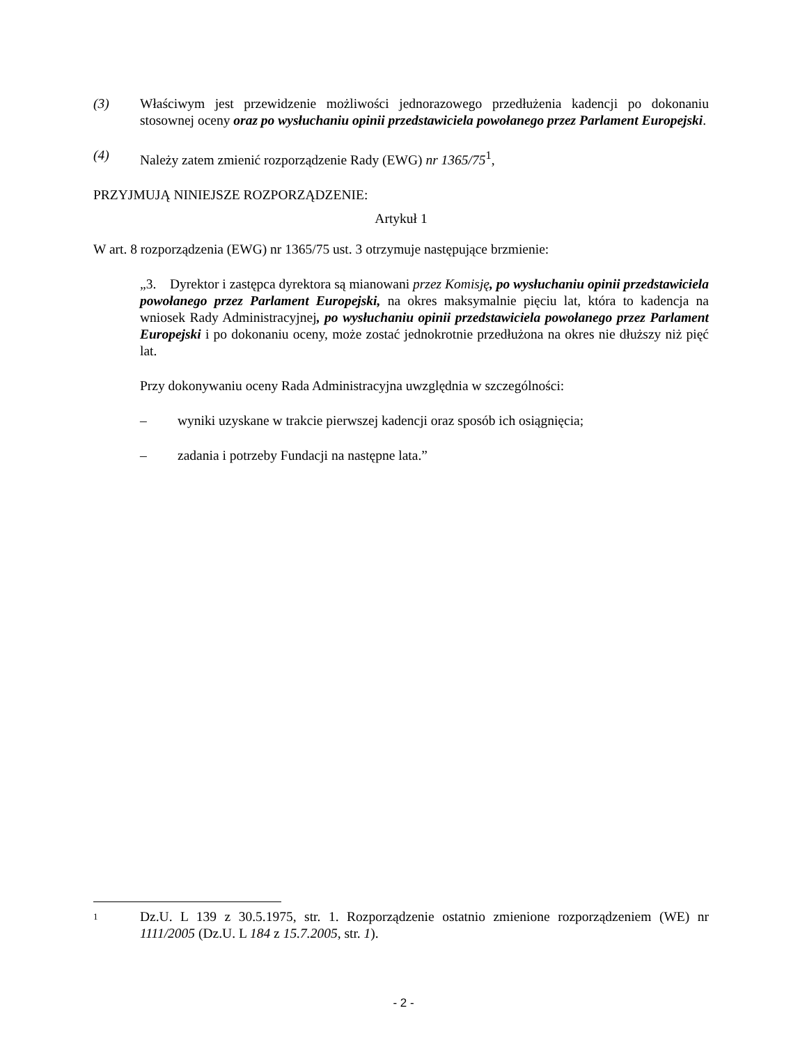(3) Właściwym jest przewidzenie możliwości jednorazowego przedłużenia kadencji po dokonaniu stosownej oceny oraz po wysłuchaniu opinii przedstawiciela powołanego przez Parlament Europejski.
(4) Należy zatem zmienić rozporządzenie Rady (EWG) nr 1365/75<sup>1</sup>,
PRZYJMUJĄ NINIEJSZE ROZPORZĄDZENIE:
Artykuł 1
W art. 8 rozporządzenia (EWG) nr 1365/75 ust. 3 otrzymuje następujące brzmienie:
„3. Dyrektor i zastępca dyrektora są mianowani przez Komisję, po wysłuchaniu opinii przedstawiciela powołanego przez Parlament Europejski, na okres maksymalnie pięciu lat, która to kadencja na wniosek Rady Administracyjnej, po wysłuchaniu opinii przedstawiciela powołanego przez Parlament Europejski i po dokonaniu oceny, może zostać jednokrotnie przedłużona na okres nie dłuższy niż pięć lat.
Przy dokonywaniu oceny Rada Administracyjna uwzględnia w szczególności:
– wyniki uzyskane w trakcie pierwszej kadencji oraz sposób ich osiągnięcia;
– zadania i potrzeby Fundacji na następne lata.”
1
Dz.U. L 139 z 30.5.1975, str. 1. Rozporządzenie ostatnio zmienione rozporządzeniem (WE) nr 1111/2005 (Dz.U. L 184 z 15.7.2005, str. 1).
- 2 -